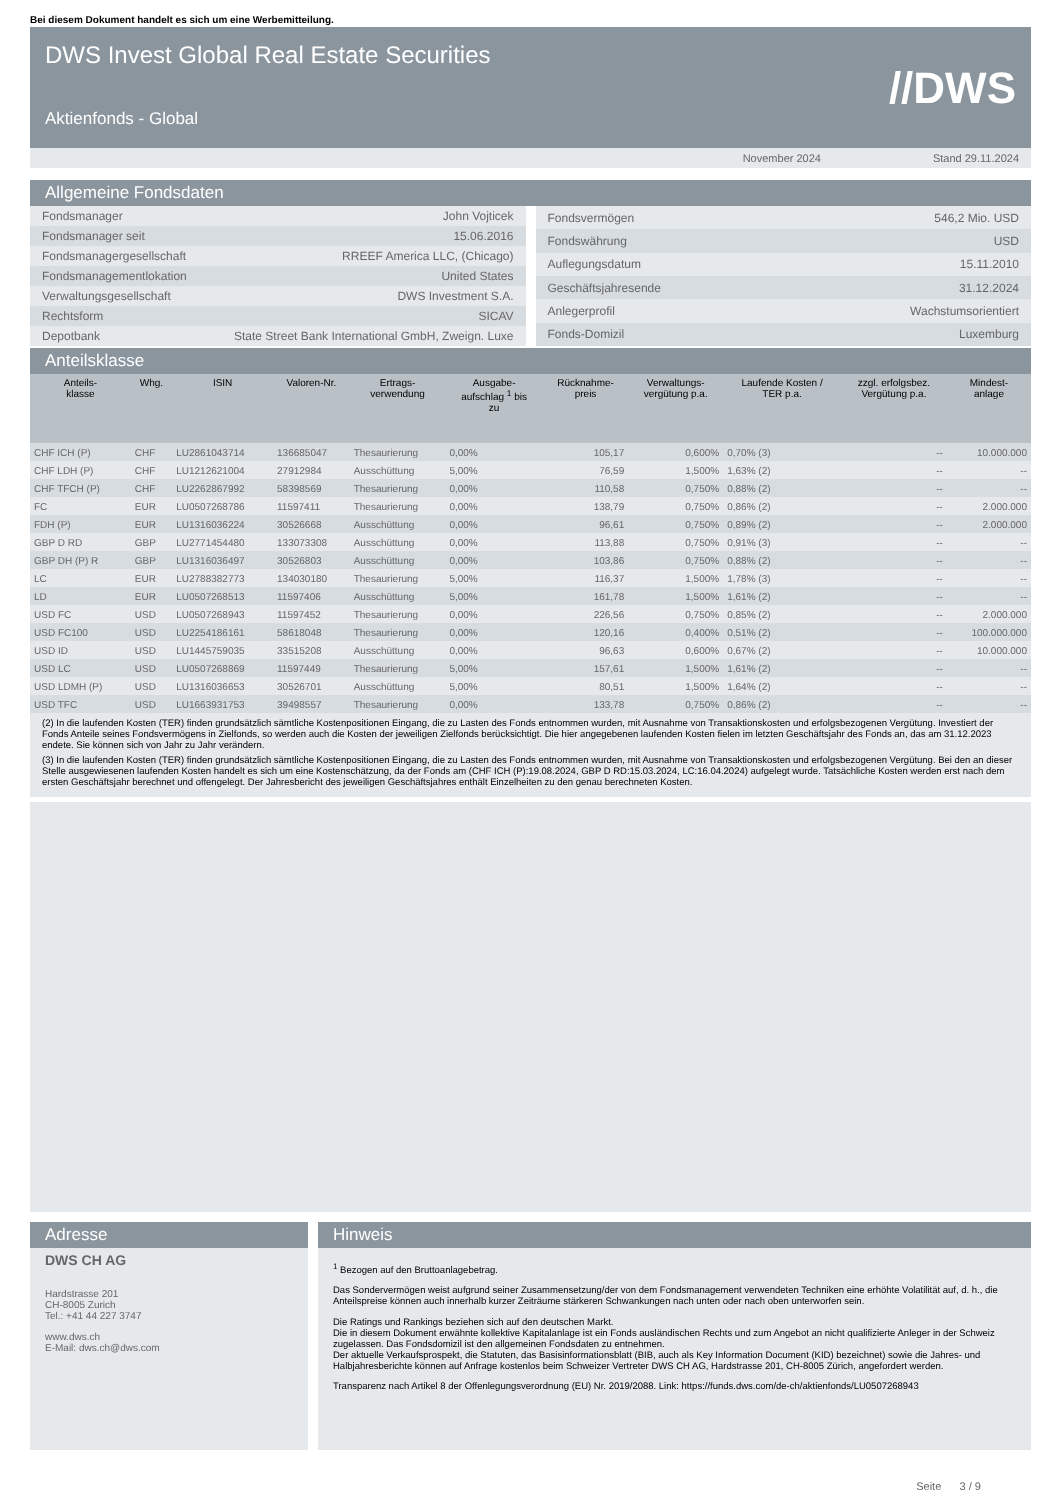Bei diesem Dokument handelt es sich um eine Werbemitteilung.
DWS Invest Global Real Estate Securities
Aktienfonds - Global
//DWS
November 2024 Stand 29.11.2024
Allgemeine Fondsdaten
| Fondsmanager | John Vojticek |
| Fondsmanager seit | 15.06.2016 |
| Fondsmanagergesellschaft | RREEF America LLC, (Chicago) |
| Fondsmanagementlokation | United States |
| Verwaltungsgesellschaft | DWS Investment S.A. |
| Rechtsform | SICAV |
| Depotbank | State Street Bank International GmbH, Zweign. Luxe |
| Fondsvermögen | 546,2 Mio. USD |
| Fondswährung | USD |
| Auflegungsdatum | 15.11.2010 |
| Geschäftsjahresende | 31.12.2024 |
| Anlegerprofil | Wachstumsorientiert |
| Fonds-Domizil | Luxemburg |
Anteilsklasse
| Anteils- klasse | Whg. | ISIN | Valoren-Nr. | Ertrags- verwendung | Ausgabe- aufschlag <sup>1</sup> bis zu | Rücknahme- preis | Verwaltungs- vergütung p.a. | Laufende Kosten / TER p.a. | zzgl. erfolgsbez. Vergütung p.a. | Mindest- anlage |
| --- | --- | --- | --- | --- | --- | --- | --- | --- | --- | --- |
| CHF ICH (P) | CHF | LU2861043714 | 136685047 | Thesaurierung | 0,00% | 105,17 | 0,600% | 0,70% (3) | -- | 10.000.000 |
| CHF LDH (P) | CHF | LU1212621004 | 27912984 | Ausschüttung | 5,00% | 76,59 | 1,500% | 1,63% (2) | -- | -- |
| CHF TFCH (P) | CHF | LU2262867992 | 58398569 | Thesaurierung | 0,00% | 110,58 | 0,750% | 0,88% (2) | -- | -- |
| FC | EUR | LU0507268786 | 11597411 | Thesaurierung | 0,00% | 138,79 | 0,750% | 0,86% (2) | -- | 2.000.000 |
| FDH (P) | EUR | LU1316036224 | 30526668 | Ausschüttung | 0,00% | 96,61 | 0,750% | 0,89% (2) | -- | 2.000.000 |
| GBP D RD | GBP | LU2771454480 | 133073308 | Ausschüttung | 0,00% | 113,88 | 0,750% | 0,91% (3) | -- | -- |
| GBP DH (P) R | GBP | LU1316036497 | 30526803 | Ausschüttung | 0,00% | 103,86 | 0,750% | 0,88% (2) | -- | -- |
| LC | EUR | LU2788382773 | 134030180 | Thesaurierung | 5,00% | 116,37 | 1,500% | 1,78% (3) | -- | -- |
| LD | EUR | LU0507268513 | 11597406 | Ausschüttung | 5,00% | 161,78 | 1,500% | 1,61% (2) | -- | -- |
| USD FC | USD | LU0507268943 | 11597452 | Thesaurierung | 0,00% | 226,56 | 0,750% | 0,85% (2) | -- | 2.000.000 |
| USD FC100 | USD | LU2254186161 | 58618048 | Thesaurierung | 0,00% | 120,16 | 0,400% | 0,51% (2) | -- | 100.000.000 |
| USD ID | USD | LU1445759035 | 33515208 | Ausschüttung | 0,00% | 96,63 | 0,600% | 0,67% (2) | -- | 10.000.000 |
| USD LC | USD | LU0507268869 | 11597449 | Thesaurierung | 5,00% | 157,61 | 1,500% | 1,61% (2) | -- | -- |
| USD LDMH (P) | USD | LU1316036653 | 30526701 | Ausschüttung | 5,00% | 80,51 | 1,500% | 1,64% (2) | -- | -- |
| USD TFC | USD | LU1663931753 | 39498557 | Thesaurierung | 0,00% | 133,78 | 0,750% | 0,86% (2) | -- | -- |
(2) In die laufenden Kosten (TER) finden grundsätzlich sämtliche Kostenpositionen Eingang, die zu Lasten des Fonds entnommen wurden, mit Ausnahme von Transaktionskosten und erfolgsbezogenen Vergütung. Investiert der Fonds Anteile seines Fondsvermögens in Zielfonds, so werden auch die Kosten der jeweiligen Zielfonds berücksichtigt. Die hier angegebenen laufenden Kosten fielen im letzten Geschäftsjahr des Fonds an, das am 31.12.2023 endete. Sie können sich von Jahr zu Jahr verändern.
(3) In die laufenden Kosten (TER) finden grundsätzlich sämtliche Kostenpositionen Eingang, die zu Lasten des Fonds entnommen wurden, mit Ausnahme von Transaktionskosten und erfolgsbezogenen Vergütung. Bei den an dieser Stelle ausgewiesenen laufenden Kosten handelt es sich um eine Kostenschätzung, da der Fonds am (CHF ICH (P):19.08.2024, GBP D RD:15.03.2024, LC:16.04.2024) aufgelegt wurde. Tatsächliche Kosten werden erst nach dem ersten Geschäftsjahr berechnet und offengelegt. Der Jahresbericht des jeweiligen Geschäftsjahres enthält Einzelheiten zu den genau berechneten Kosten.
Adresse
DWS CH AG
Hardstrasse 201
CH-8005 Zurich
Tel.: +41 44 227 3747
www.dws.ch
E-Mail: dws.ch@dws.com
Hinweis
<sup>1</sup> Bezogen auf den Bruttoanlagebetrag.
Das Sondervermögen weist aufgrund seiner Zusammensetzung/der von dem Fondsmanagement verwendeten Techniken eine erhöhte Volatilität auf, d. h., die Anteilspreise können auch innerhalb kurzer Zeiträume stärkeren Schwankungen nach unten oder nach oben unterworfen sein.
Die Ratings und Rankings beziehen sich auf den deutschen Markt.
Die in diesem Dokument erwähnte kollektive Kapitalanlage ist ein Fonds ausländischen Rechts und zum Angebot an nicht qualifizierte Anleger in der Schweiz zugelassen. Das Fondsdomizil ist den allgemeinen Fondsdaten zu entnehmen.
Der aktuelle Verkaufsprospekt, die Statuten, das Basisinformationsblatt (BIB, auch als Key Information Document (KID) bezeichnet) sowie die Jahres- und Halbjahresberichte können auf Anfrage kostenlos beim Schweizer Vertreter DWS CH AG, Hardstrasse 201, CH-8005 Zürich, angefordert werden.
Transparenz nach Artikel 8 der Offenlegungsverordnung (EU) Nr. 2019/2088. Link: https://funds.dws.com/de-ch/aktienfonds/LU0507268943
Seite 3 / 9